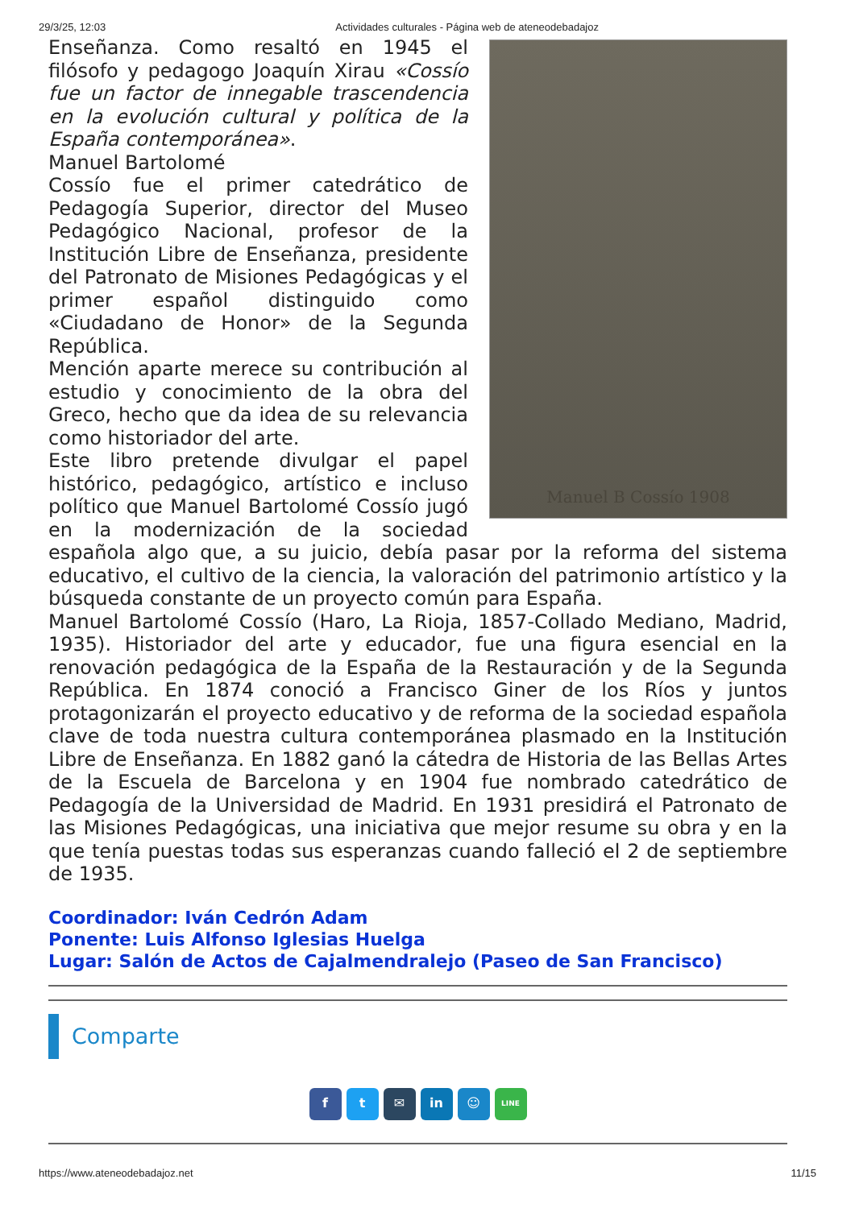29/3/25, 12:03 Actividades culturales - Página web de ateneodebadajoz
Manuel B Cossío 1908
Enseñanza. Como resaltó en 1945 el filósofo y pedagogo Joaquín Xirau «Cossío fue un factor de innegable trascendencia en la evolución cultural y política de la España contemporánea».
Manuel Bartolomé
Cossío fue el primer catedrático de Pedagogía Superior, director del Museo Pedagógico Nacional, profesor de la Institución Libre de Enseñanza, presidente del Patronato de Misiones Pedagógicas y el primer español distinguido como «Ciudadano de Honor» de la Segunda República.
Mención aparte merece su contribución al estudio y conocimiento de la obra del Greco, hecho que da idea de su relevancia como historiador del arte.
Este libro pretende divulgar el papel histórico, pedagógico, artístico e incluso político que Manuel Bartolomé Cossío jugó en la modernización de la sociedad española algo que, a su juicio, debía pasar por la reforma del sistema educativo, el cultivo de la ciencia, la valoración del patrimonio artístico y la búsqueda constante de un proyecto común para España.
Manuel Bartolomé Cossío (Haro, La Rioja, 1857-Collado Mediano, Madrid, 1935). Historiador del arte y educador, fue una figura esencial en la renovación pedagógica de la España de la Restauración y de la Segunda República. En 1874 conoció a Francisco Giner de los Ríos y juntos protagonizarán el proyecto educativo y de reforma de la sociedad española clave de toda nuestra cultura contemporánea plasmado en la Institución Libre de Enseñanza. En 1882 ganó la cátedra de Historia de las Bellas Artes de la Escuela de Barcelona y en 1904 fue nombrado catedrático de Pedagogía de la Universidad de Madrid. En 1931 presidirá el Patronato de las Misiones Pedagógicas, una iniciativa que mejor resume su obra y en la que tenía puestas todas sus esperanzas cuando falleció el 2 de septiembre de 1935.
Coordinador: Iván Cedrón Adam
Ponente: Luis Alfonso Iglesias Huelga
Lugar: Salón de Actos de Cajalmendralejo (Paseo de San Francisco)
Comparte
f t ✉ in ☺
LINE
https://www.ateneodebadajoz.net 11/15